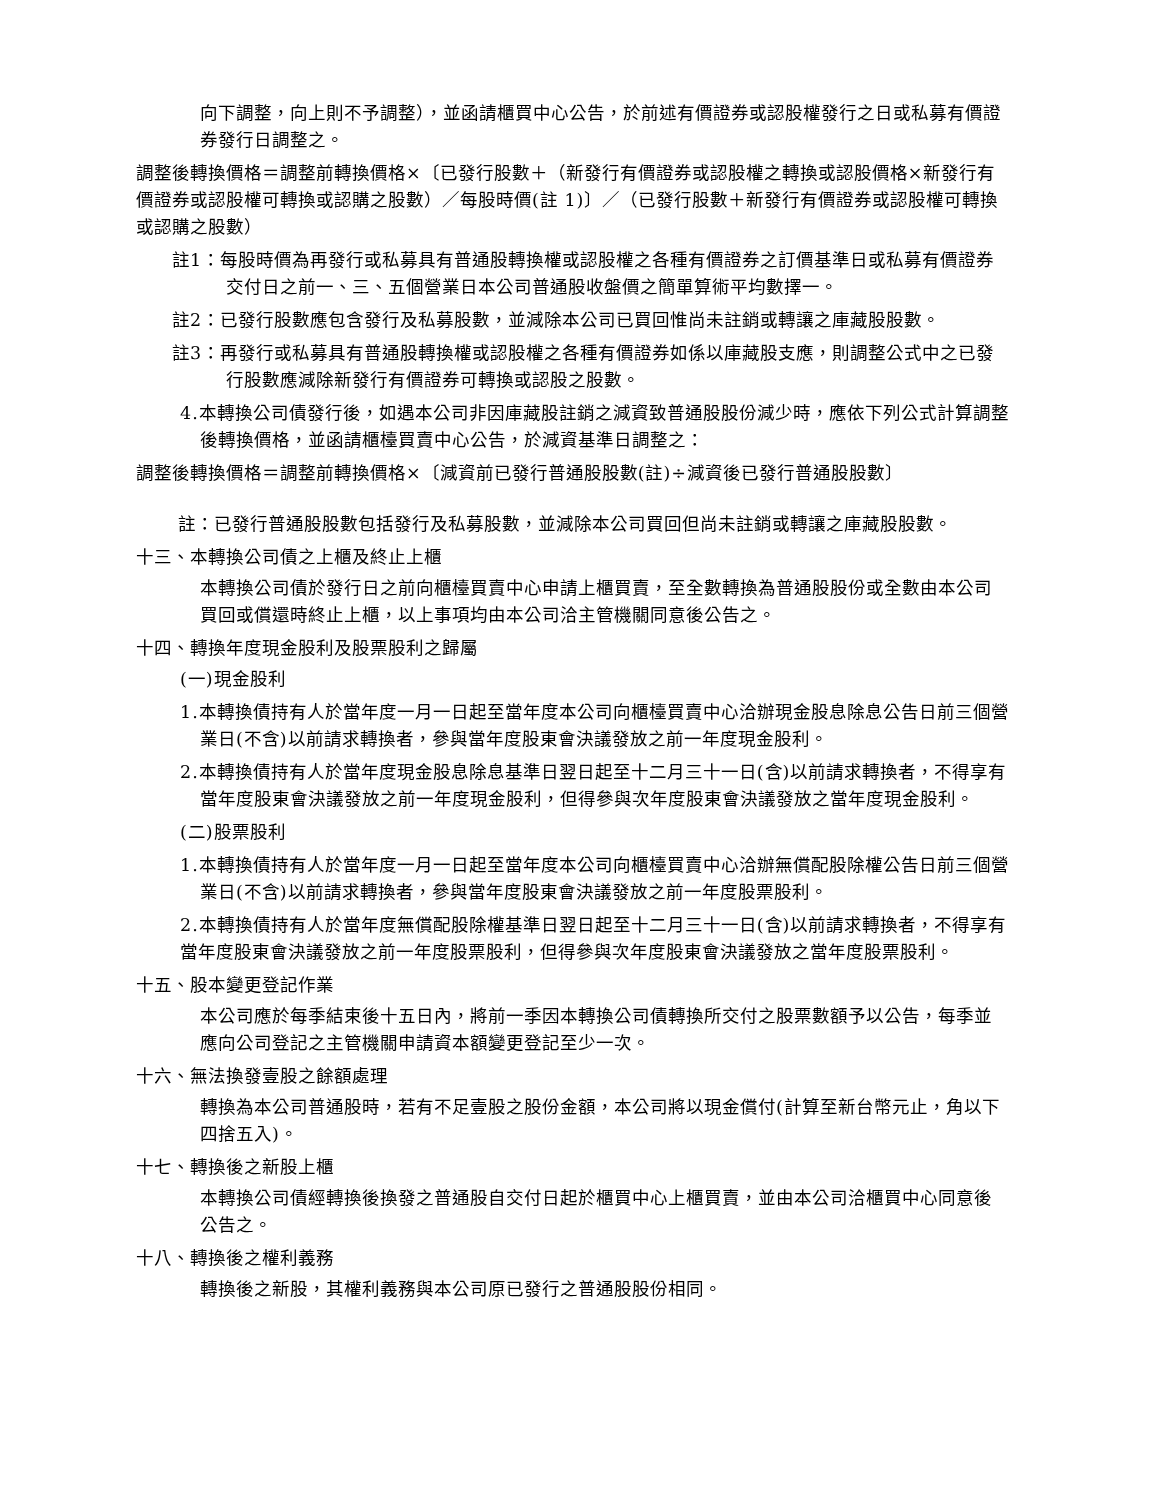向下調整，向上則不予調整），並函請櫃買中心公告，於前述有價證券或認股權發行之日或私募有價證券發行日調整之。
調整後轉換價格＝調整前轉換價格×〔已發行股數＋（新發行有價證券或認股權之轉換或認股價格×新發行有價證券或認股權可轉換或認購之股數）／每股時價(註 1)〕／（已發行股數＋新發行有價證券或認股權可轉換或認購之股數）
註1：每股時價為再發行或私募具有普通股轉換權或認股權之各種有價證券之訂價基準日或私募有價證券交付日之前一、三、五個營業日本公司普通股收盤價之簡單算術平均數擇一。
註2：已發行股數應包含發行及私募股數，並減除本公司已買回惟尚未註銷或轉讓之庫藏股股數。
註3：再發行或私募具有普通股轉換權或認股權之各種有價證券如係以庫藏股支應，則調整公式中之已發行股數應減除新發行有價證券可轉換或認股之股數。
4.本轉換公司債發行後，如遇本公司非因庫藏股註銷之減資致普通股股份減少時，應依下列公式計算調整後轉換價格，並函請櫃檯買賣中心公告，於減資基準日調整之：
調整後轉換價格＝調整前轉換價格×〔減資前已發行普通股股數(註)÷減資後已發行普通股股數〕
註：已發行普通股股數包括發行及私募股數，並減除本公司買回但尚未註銷或轉讓之庫藏股股數。
十三、本轉換公司債之上櫃及終止上櫃
本轉換公司債於發行日之前向櫃檯買賣中心申請上櫃買賣，至全數轉換為普通股股份或全數由本公司買回或償還時終止上櫃，以上事項均由本公司洽主管機關同意後公告之。
十四、轉換年度現金股利及股票股利之歸屬
(一)現金股利
1.本轉換債持有人於當年度一月一日起至當年度本公司向櫃檯買賣中心洽辦現金股息除息公告日前三個營業日(不含)以前請求轉換者，參與當年度股東會決議發放之前一年度現金股利。
2.本轉換債持有人於當年度現金股息除息基準日翌日起至十二月三十一日(含)以前請求轉換者，不得享有當年度股東會決議發放之前一年度現金股利，但得參與次年度股東會決議發放之當年度現金股利。
(二)股票股利
1.本轉換債持有人於當年度一月一日起至當年度本公司向櫃檯買賣中心洽辦無償配股除權公告日前三個營業日(不含)以前請求轉換者，參與當年度股東會決議發放之前一年度股票股利。
2.本轉換債持有人於當年度無償配股除權基準日翌日起至十二月三十一日(含)以前請求轉換者，不得享有當年度股東會決議發放之前一年度股票股利，但得參與次年度股東會決議發放之當年度股票股利。
十五、股本變更登記作業
本公司應於每季結束後十五日內，將前一季因本轉換公司債轉換所交付之股票數額予以公告，每季並應向公司登記之主管機關申請資本額變更登記至少一次。
十六、無法換發壹股之餘額處理
轉換為本公司普通股時，若有不足壹股之股份金額，本公司將以現金償付(計算至新台幣元止，角以下四捨五入)。
十七、轉換後之新股上櫃
本轉換公司債經轉換後換發之普通股自交付日起於櫃買中心上櫃買賣，並由本公司洽櫃買中心同意後公告之。
十八、轉換後之權利義務
轉換後之新股，其權利義務與本公司原已發行之普通股股份相同。